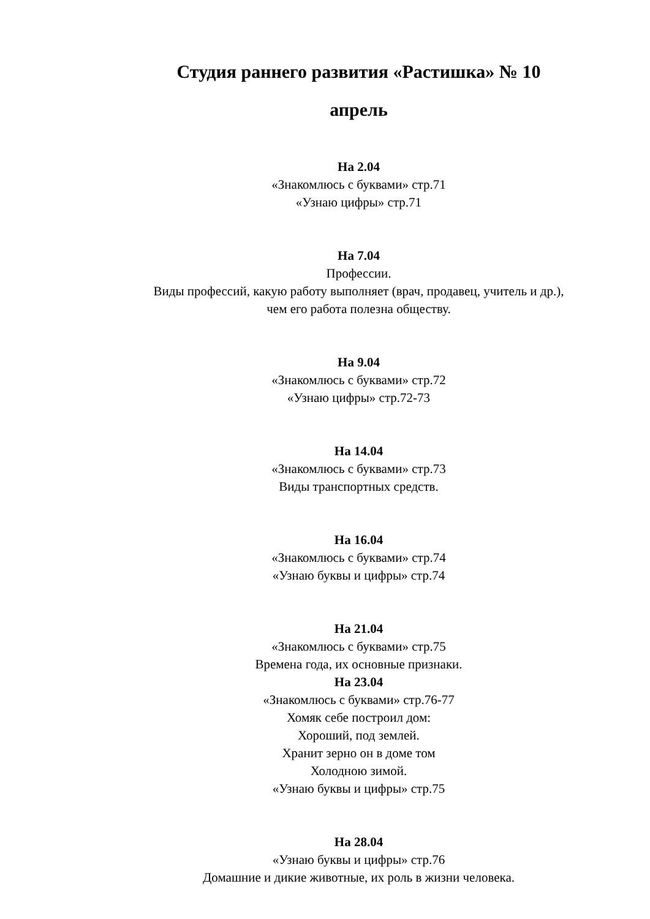Студия раннего развития «Растишка» № 10
апрель
На 2.04
«Знакомлюсь с буквами» стр.71
«Узнаю цифры» стр.71
На 7.04
Профессии.
Виды профессий, какую работу выполняет (врач, продавец, учитель и др.),
чем его работа полезна обществу.
На 9.04
«Знакомлюсь с буквами» стр.72
«Узнаю цифры» стр.72-73
На 14.04
«Знакомлюсь с буквами» стр.73
Виды транспортных средств.
На 16.04
«Знакомлюсь с буквами» стр.74
«Узнаю буквы и цифры» стр.74
На 21.04
«Знакомлюсь с буквами» стр.75
Времена года, их основные признаки.
На 23.04
«Знакомлюсь с буквами» стр.76-77
Хомяк себе построил дом:
Хороший, под землей.
Хранит зерно он в доме том
Холодною зимой.
«Узнаю буквы и цифры» стр.75
На 28.04
«Узнаю буквы и цифры» стр.76
Домашние и дикие животные, их роль в жизни человека.